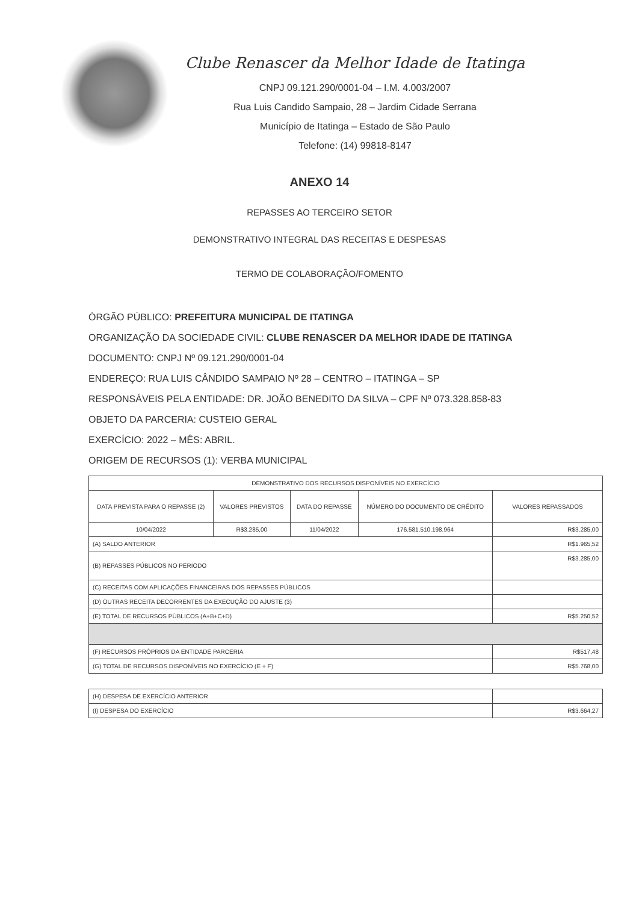Clube Renascer da Melhor Idade de Itatinga
CNPJ 09.121.290/0001-04 – I.M. 4.003/2007
Rua Luis Candido Sampaio, 28 – Jardim Cidade Serrana
Município de Itatinga – Estado de São Paulo
Telefone: (14) 99818-8147
ANEXO 14
REPASSES AO TERCEIRO SETOR
DEMONSTRATIVO INTEGRAL DAS RECEITAS E DESPESAS
TERMO DE COLABORAÇÃO/FOMENTO
ÓRGÃO PÚBLICO: PREFEITURA MUNICIPAL DE ITATINGA
ORGANIZAÇÃO DA SOCIEDADE CIVIL: CLUBE RENASCER DA MELHOR IDADE DE ITATINGA
DOCUMENTO: CNPJ Nº 09.121.290/0001-04
ENDEREÇO: RUA LUIS CÂNDIDO SAMPAIO Nº 28 – CENTRO – ITATINGA – SP
RESPONSÁVEIS PELA ENTIDADE: DR. JOÃO BENEDITO DA SILVA – CPF Nº 073.328.858-83
OBJETO DA PARCERIA: CUSTEIO GERAL
EXERCÍCIO: 2022 – MÊS: ABRIL.
ORIGEM DE RECURSOS (1): VERBA MUNICIPAL
| DEMONSTRATIVO DOS RECURSOS DISPONÍVEIS NO EXERCÍCIO | | | | |
| --- | --- | --- | --- | --- |
| DATA PREVISTA PARA O REPASSE (2) | VALORES PREVISTOS | DATA DO REPASSE | NÚMERO DO DOCUMENTO DE CRÉDITO | VALORES REPASSADOS |
| 10/04/2022 | R$3.285,00 | 11/04/2022 | 176.581.510.198.964 | R$3.285,00 |
| (A) SALDO ANTERIOR | | | | R$1.965,52 |
| (B) REPASSES PÚBLICOS NO PERIODO | | | | R$3.285,00 |
| (C) RECEITAS COM APLICAÇÕES FINANCEIRAS DOS REPASSES PÚBLICOS | | | | |
| (D) OUTRAS RECEITA DECORRENTES DA EXECUÇÃO DO AJUSTE (3) | | | | |
| (E) TOTAL DE RECURSOS PÚBLICOS (A+B+C+D) | | | | R$5.250,52 |
| (F) RECURSOS PRÓPRIOS DA ENTIDADE PARCERIA | | | | R$517,48 |
| (G) TOTAL DE RECURSOS DISPONÍVEIS NO EXERCÍCIO (E + F) | | | | R$5.768,00 |
| (H) DESPESA DE EXERCÍCIO ANTERIOR | |
| (I) DESPESA DO EXERCÍCIO | R$3.664,27 |